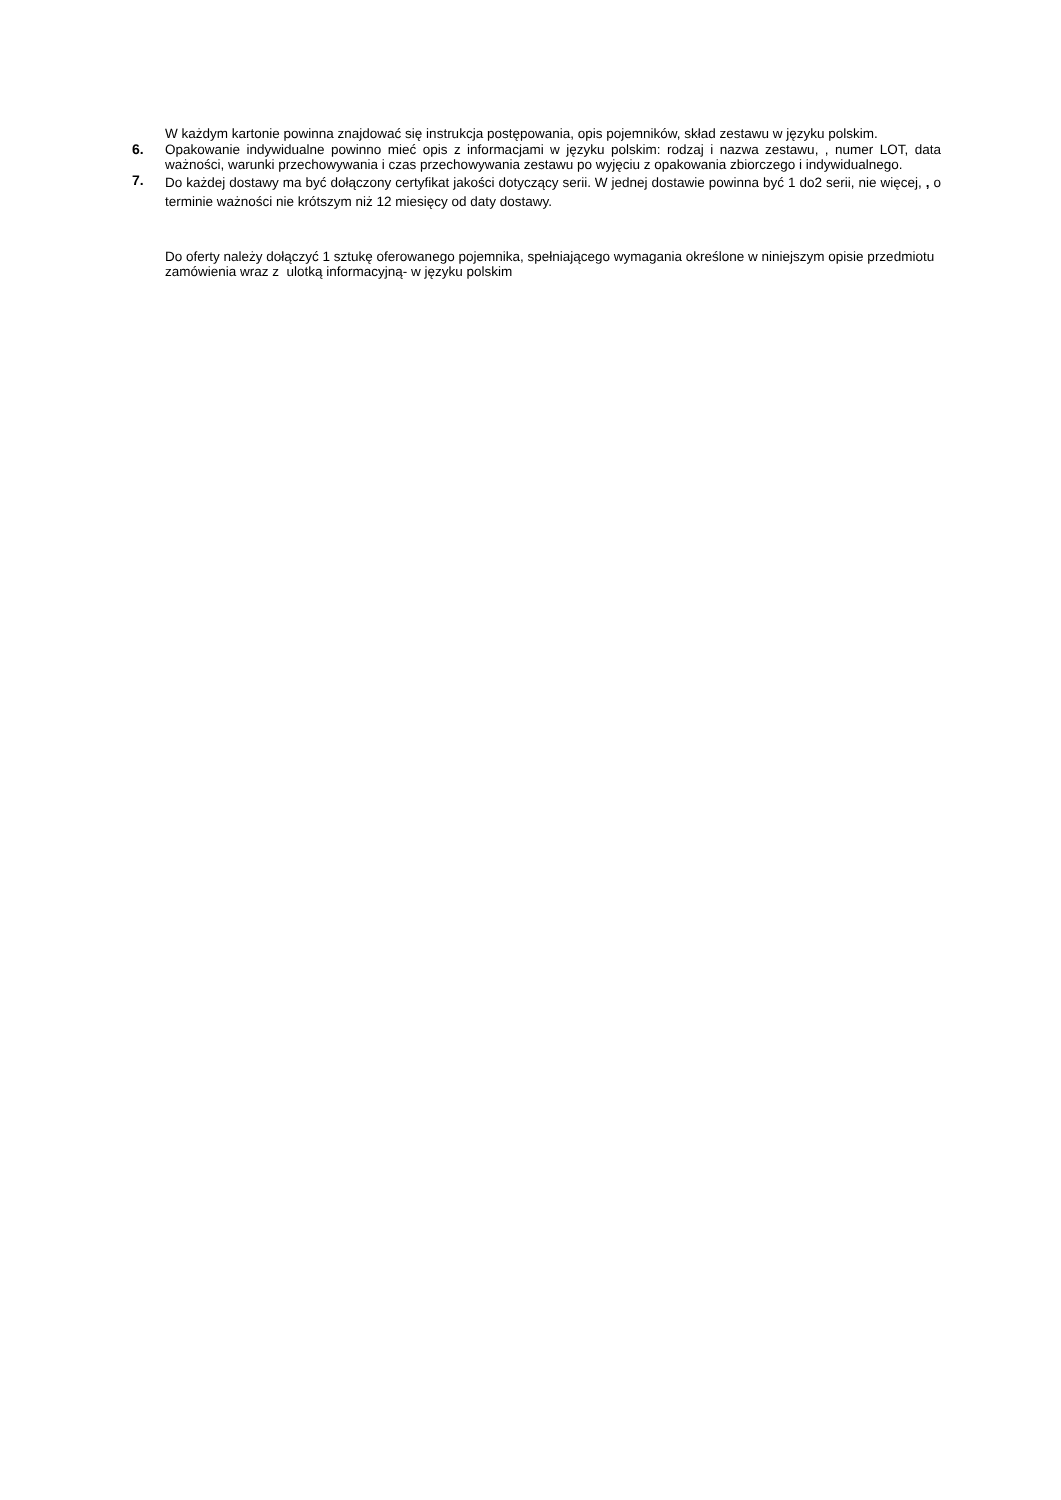W każdym kartonie powinna znajdować się instrukcja postępowania, opis pojemników, skład zestawu w języku polskim.
6. Opakowanie indywidualne powinno mieć opis z informacjami w języku polskim: rodzaj i nazwa zestawu, , numer LOT, data ważności, warunki przechowywania i czas przechowywania zestawu po wyjęciu z opakowania zbiorczego i indywidualnego.
7.
Do każdej dostawy ma być dołączony certyfikat jakości dotyczący serii. W jednej dostawie powinna być 1 do2 serii, nie więcej, , o terminie ważności nie krótszym niż 12 miesięcy od daty dostawy.
Do oferty należy dołączyć 1 sztukę oferowanego pojemnika, spełniającego wymagania określone w niniejszym opisie przedmiotu zamówienia wraz z ulotką informacyjną- w języku polskim